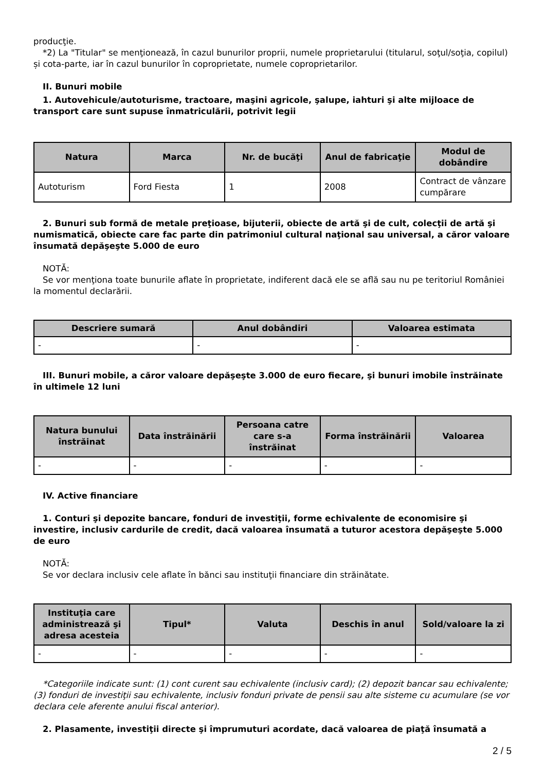producţie.
*2) La "Titular" se menţionează, în cazul bunurilor proprii, numele proprietarului (titularul, soţul/soţia, copilul) și cota-parte, iar în cazul bunurilor în coproprietate, numele coproprietarilor.
II. Bunuri mobile
1. Autovehicule/autoturisme, tractoare, maşini agricole, şalupe, iahturi şi alte mijloace de transport care sunt supuse înmatriculării, potrivit legii
| Natura | Marca | Nr. de bucăţi | Anul de fabricaţie | Modul de dobândire |
| --- | --- | --- | --- | --- |
| Autoturism | Ford Fiesta | 1 | 2008 | Contract de vânzare cumpărare |
2. Bunuri sub formă de metale preţioase, bijuterii, obiecte de artă şi de cult, colecţii de artă şi numismatică, obiecte care fac parte din patrimoniul cultural naţional sau universal, a căror valoare însumată depăşeşte 5.000 de euro
NOTĂ:
Se vor menţiona toate bunurile aflate în proprietate, indiferent dacă ele se află sau nu pe teritoriul României la momentul declarării.
| Descriere sumară | Anul dobândiri | Valoarea estimata |
| --- | --- | --- |
| - | - | - |
III. Bunuri mobile, a căror valoare depăşeşte 3.000 de euro fiecare, şi bunuri imobile înstrăinate în ultimele 12 luni
| Natura bunului înstrăinat | Data înstrăinării | Persoana catre care s-a înstrăinat | Forma înstrăinării | Valoarea |
| --- | --- | --- | --- | --- |
| - | - | - | - | - |
IV. Active financiare
1. Conturi şi depozite bancare, fonduri de investiţii, forme echivalente de economisire şi investire, inclusiv cardurile de credit, dacă valoarea însumată a tuturor acestora depăşeşte 5.000 de euro
NOTĂ:
Se vor declara inclusiv cele aflate în bănci sau instituţii financiare din străinătate.
| Instituţia care administrează şi adresa acesteia | Tipul* | Valuta | Deschis în anul | Sold/valoare la zi |
| --- | --- | --- | --- | --- |
| - | - | - | - | - |
*Categoriile indicate sunt: (1) cont curent sau echivalente (inclusiv card); (2) depozit bancar sau echivalente; (3) fonduri de investiţii sau echivalente, inclusiv fonduri private de pensii sau alte sisteme cu acumulare (se vor declara cele aferente anului fiscal anterior).
2. Plasamente, investiţii directe şi împrumuturi acordate, dacă valoarea de piaţă însumată a
2 / 5